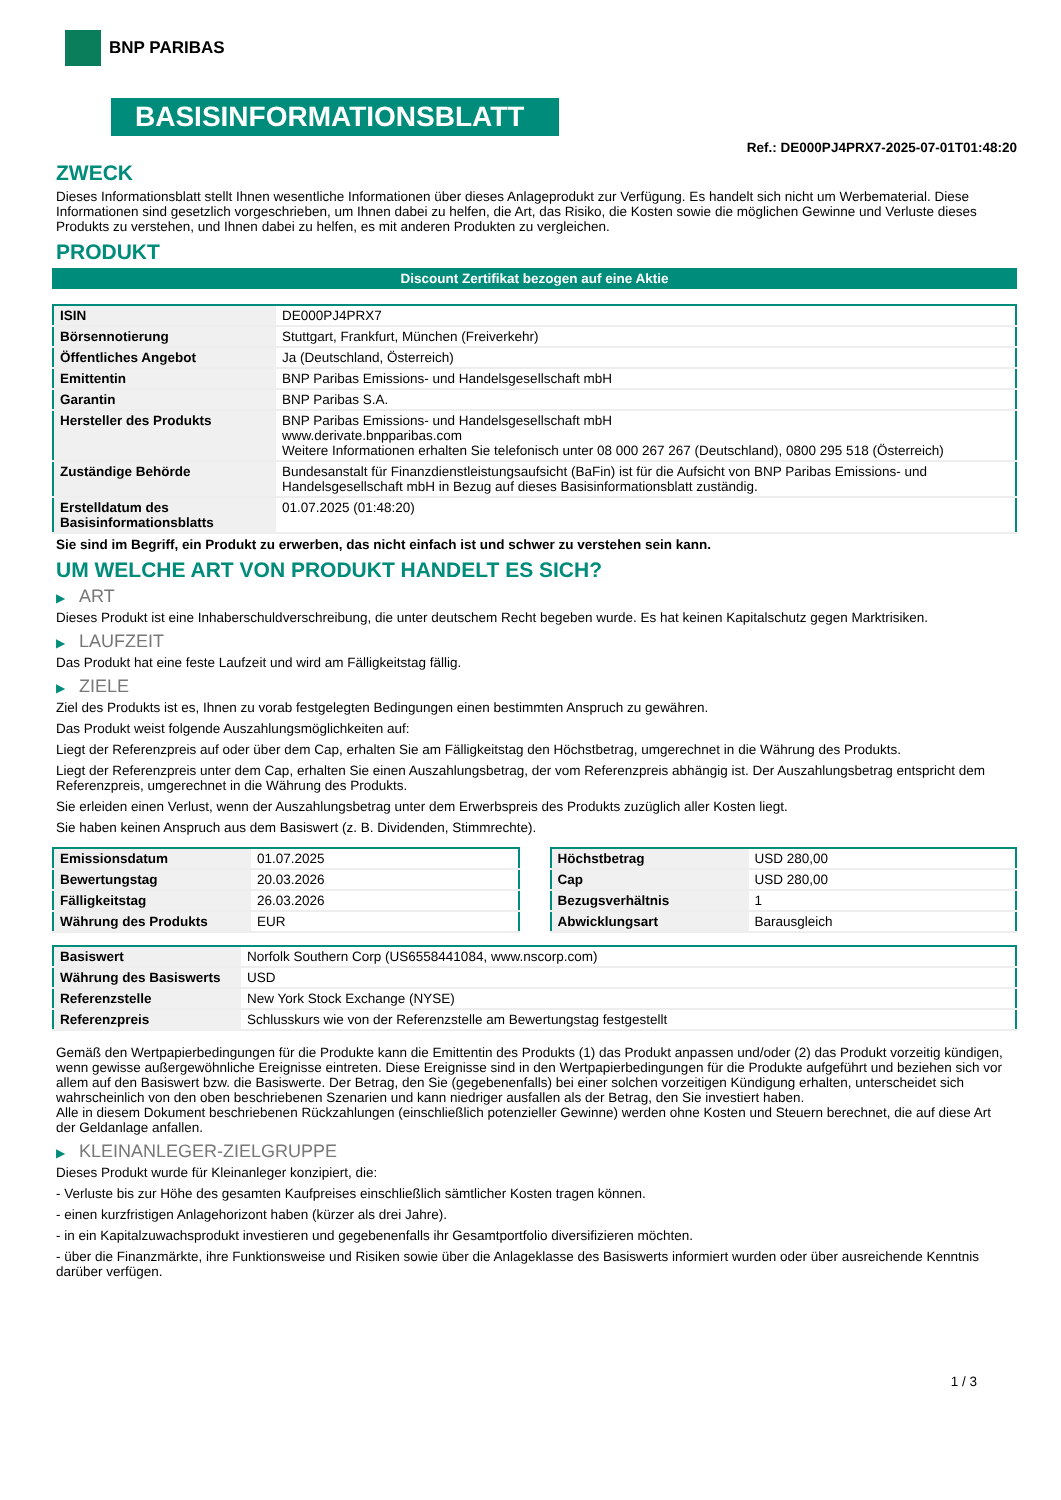BNP PARIBAS
BASISINFORMATIONSBLATT
Ref.: DE000PJ4PRX7-2025-07-01T01:48:20
ZWECK
Dieses Informationsblatt stellt Ihnen wesentliche Informationen über dieses Anlageprodukt zur Verfügung. Es handelt sich nicht um Werbematerial. Diese Informationen sind gesetzlich vorgeschrieben, um Ihnen dabei zu helfen, die Art, das Risiko, die Kosten sowie die möglichen Gewinne und Verluste dieses Produkts zu verstehen, und Ihnen dabei zu helfen, es mit anderen Produkten zu vergleichen.
PRODUKT
Discount Zertifikat bezogen auf eine Aktie
| ISIN | DE000PJ4PRX7 |
| Börsennotierung | Stuttgart, Frankfurt, München (Freiverkehr) |
| Öffentliches Angebot | Ja (Deutschland, Österreich) |
| Emittentin | BNP Paribas Emissions- und Handelsgesellschaft mbH |
| Garantin | BNP Paribas S.A. |
| Hersteller des Produkts | BNP Paribas Emissions- und Handelsgesellschaft mbH www.derivate.bnpparibas.com Weitere Informationen erhalten Sie telefonisch unter 08 000 267 267 (Deutschland), 0800 295 518 (Österreich) |
| Zuständige Behörde | Bundesanstalt für Finanzdienstleistungsaufsicht (BaFin) ist für die Aufsicht von BNP Paribas Emissions- und Handelsgesellschaft mbH in Bezug auf dieses Basisinformationsblatt zuständig. |
| Erstelldatum des Basisinformationsblatts | 01.07.2025 (01:48:20) |
Sie sind im Begriff, ein Produkt zu erwerben, das nicht einfach ist und schwer zu verstehen sein kann.
UM WELCHE ART VON PRODUKT HANDELT ES SICH?
▶ ART
Dieses Produkt ist eine Inhaberschuldverschreibung, die unter deutschem Recht begeben wurde. Es hat keinen Kapitalschutz gegen Marktrisiken.
▶ LAUFZEIT
Das Produkt hat eine feste Laufzeit und wird am Fälligkeitstag fällig.
▶ ZIELE
Ziel des Produkts ist es, Ihnen zu vorab festgelegten Bedingungen einen bestimmten Anspruch zu gewähren.
Das Produkt weist folgende Auszahlungsmöglichkeiten auf:
Liegt der Referenzpreis auf oder über dem Cap, erhalten Sie am Fälligkeitstag den Höchstbetrag, umgerechnet in die Währung des Produkts.
Liegt der Referenzpreis unter dem Cap, erhalten Sie einen Auszahlungsbetrag, der vom Referenzpreis abhängig ist. Der Auszahlungsbetrag entspricht dem Referenzpreis, umgerechnet in die Währung des Produkts.
Sie erleiden einen Verlust, wenn der Auszahlungsbetrag unter dem Erwerbspreis des Produkts zuzüglich aller Kosten liegt.
Sie haben keinen Anspruch aus dem Basiswert (z. B. Dividenden, Stimmrechte).
| Emissionsdatum | 01.07.2025 |
| Bewertungstag | 20.03.2026 |
| Fälligkeitstag | 26.03.2026 |
| Währung des Produkts | EUR |
| Höchstbetrag | USD 280,00 |
| Cap | USD 280,00 |
| Bezugsverhältnis | 1 |
| Abwicklungsart | Barausgleich |
| Basiswert | Norfolk Southern Corp (US6558441084, www.nscorp.com) |
| Währung des Basiswerts | USD |
| Referenzstelle | New York Stock Exchange (NYSE) |
| Referenzpreis | Schlusskurs wie von der Referenzstelle am Bewertungstag festgestellt |
Gemäß den Wertpapierbedingungen für die Produkte kann die Emittentin des Produkts (1) das Produkt anpassen und/oder (2) das Produkt vorzeitig kündigen, wenn gewisse außergewöhnliche Ereignisse eintreten. Diese Ereignisse sind in den Wertpapierbedingungen für die Produkte aufgeführt und beziehen sich vor allem auf den Basiswert bzw. die Basiswerte. Der Betrag, den Sie (gegebenenfalls) bei einer solchen vorzeitigen Kündigung erhalten, unterscheidet sich wahrscheinlich von den oben beschriebenen Szenarien und kann niedriger ausfallen als der Betrag, den Sie investiert haben.
Alle in diesem Dokument beschriebenen Rückzahlungen (einschließlich potenzieller Gewinne) werden ohne Kosten und Steuern berechnet, die auf diese Art der Geldanlage anfallen.
▶ KLEINANLEGER-ZIELGRUPPE
Dieses Produkt wurde für Kleinanleger konzipiert, die:
- Verluste bis zur Höhe des gesamten Kaufpreises einschließlich sämtlicher Kosten tragen können.
- einen kurzfristigen Anlagehorizont haben (kürzer als drei Jahre).
- in ein Kapitalzuwachsprodukt investieren und gegebenenfalls ihr Gesamtportfolio diversifizieren möchten.
- über die Finanzmärkte, ihre Funktionsweise und Risiken sowie über die Anlageklasse des Basiswerts informiert wurden oder über ausreichende Kenntnis darüber verfügen.
1 / 3